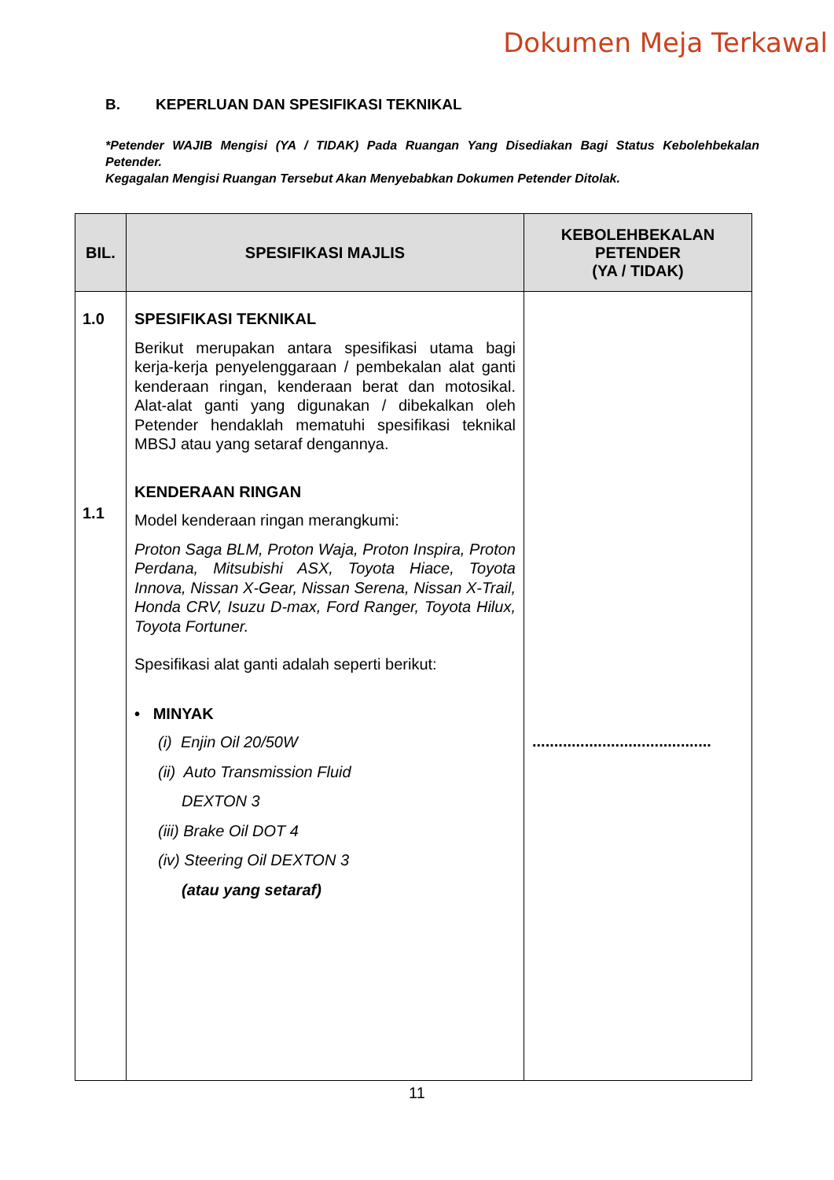Dokumen Meja Terkawal
B. KEPERLUAN DAN SPESIFIKASI TEKNIKAL
*Petender WAJIB Mengisi (YA / TIDAK) Pada Ruangan Yang Disediakan Bagi Status Kebolehbekalan Petender.
Kegagalan Mengisi Ruangan Tersebut Akan Menyebabkan Dokumen Petender Ditolak.
| BIL. | SPESIFIKASI MAJLIS | KEBOLEHBEKALAN PETENDER (YA / TIDAK) |
| --- | --- | --- |
| 1.0 1.1 | SPESIFIKASI TEKNIKAL Berikut merupakan antara spesifikasi utama bagi kerja-kerja penyelenggaraan / pembekalan alat ganti kenderaan ringan, kenderaan berat dan motosikal. Alat-alat ganti yang digunakan / dibekalkan oleh Petender hendaklah mematuhi spesifikasi teknikal MBSJ atau yang setaraf dengannya. KENDERAAN RINGAN Model kenderaan ringan merangkumi: Proton Saga BLM, Proton Waja, Proton Inspira, Proton Perdana, Mitsubishi ASX, Toyota Hiace, Toyota Innova, Nissan X-Gear, Nissan Serena, Nissan X-Trail, Honda CRV, Isuzu D-max, Ford Ranger, Toyota Hilux, Toyota Fortuner. Spesifikasi alat ganti adalah seperti berikut: • MINYAK (i) Enjin Oil 20/50W (ii) Auto Transmission Fluid DEXTON 3 (iii) Brake Oil DOT 4 (iv) Steering Oil DEXTON 3 (atau yang setaraf) | ......................................... |
11